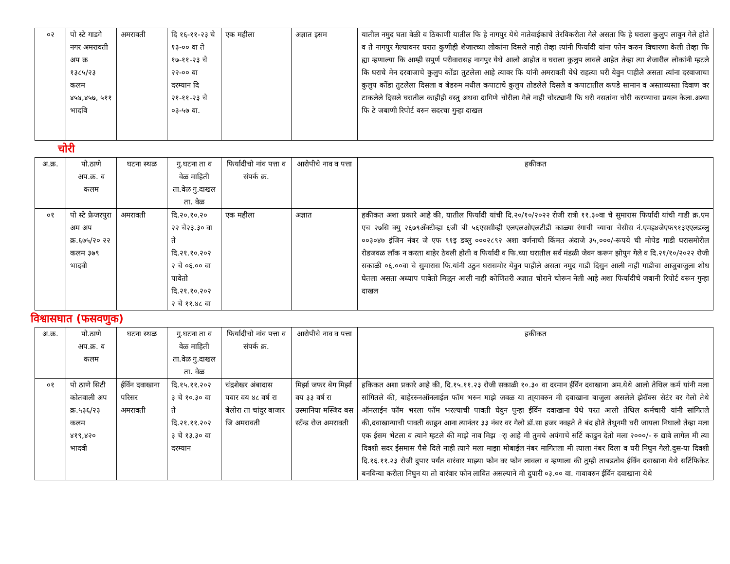| ०२ | पो स्टे गाडगे नगर अमरावती अप क्र १३८५/२३ कलम ४५४,४५७, ५११ भादवि | अमरावती | दि १६-११-२३ चे १३-०० वा ते १७-११-२३ चे २२-०० वा दरम्यान दि २१-११-२३ चे ०३-५७ वा. | एक महीला | अज्ञात इसम | यातील नमुद घता वेळी व ठिकाणी यातील फि हे नागपुर येथे नातेवाईकाचे तेरविकरीता गेले असता फि हे घराला कुलुप लावुन गेले होते व ते नागपुर गेल्यावनर घरात कुणीही शेजारच्या लोकांना दिसले नाही तेव्हा त्यांनी फिर्यादी यांना फोन करुन विचारणा केली तेव्हा फि ह्या म्हणाल्या कि आम्ही सपुर्ण परीवारासह नागपुर येथे आलो आहोत व घराला कुलुप लावले आहेत तेव्हा त्या शेजारील लोकांनी म्हटले कि घराचे मेन दरवाजाचे कुलुप कोंडा तुटलेला आहे त्यावर फि यांनी अमरावती येथे राहत्या घरी येवुन पाहीले असता त्यांना दरवाजाचा कुलुप कोंडा तुटलेला दिसला व बेडरुम मधील कपाटाचे कुलुप तोडलेले दिसले व कपाटातील कपडे सामान व अस्ताव्यस्ता दिवाण वर टाकलेले दिसले घरातील काहीही वस्तु अथवा दागिणे चोरीला गेले नाही चोरट्यानी फि घरी नसतांना चोरी करण्याचा प्रयत्न केला.अश्या फि टे जबाणी रिपोर्ट वरुन सदरचा गुन्हा दाखल |
चोरी
| अ.क्र. | पो.ठाणे अप.क्र. व कलम | घटना स्थळ | गु.घटना ता व वेळ माहिती ता.वेळ गु.दाखल ता. वेळ | फिर्यादीचो नांव पत्ता व संपर्क क्र. | आरोपीचे नाव व पत्ता | हकीकत |
| --- | --- | --- | --- | --- | --- | --- |
| ०१ | पो स्टे फ्रेजरपुरा अम अप क्र.६७५/२० २२ कलम ३७९ भादवी | अमरावती | दि.२०.१०.२० २२ चे२३.३० वा ते दि.२१.१०.२०२ २ चे ०६.०० वा पावेतो दि.२१.१०.२०२ २ चे ११.४८ वा | एक महीला | अज्ञात | हकीकत अशा प्रकारे आहे की, यातील फिर्यादी यांची दि.२०/१०/२०२२ रोजी रात्री ११.३०वा चे सुमारास फिर्यादी यांची गाडी क्र.एम एच २७सि क्यु २६७९अँक्टीव्हा ६जी बी ५६एससीव्ही एलएलओएलटीडी काळ्या रंगाची च्याचा चेसीस नं.एमइ४जेएफ९१३एएलडब्लु ००३०४७ इंजिन नंबर जे एफ ९१इ डब्लु ०००२८९२ अशा वर्णनाची किंमत अंदाजे ३५,०००/-रूपये ची मोपेड गाडी घरासमोरील रोडजवळ लाँक न करता बाहेर ठेवली होती व फिर्यादी व फि.च्या घरातील सर्व मंडळी जेवन करून झोपुन गेले व दि.२१/१०/२०२२ रोजी सकाळी ०६.००वा चे सुमारास फि.यांनी उठुन घरासमोर येवुन पाहीले असता नमुद गाडी दिसुन आली नाही गाडीचा आजुबाजुला शोध घेतला असता अध्याप पावेतो मिळुन आली नाही कोणितरी अज्ञात चोराने चोरून नेली आहे अशा फिर्यादीचे जबानी रिपोर्ट वरून गुन्हा दाखल |
विश्वासघात (फसवणुक)
| अ.क्र. | पो.ठाणे अप.क्र. व कलम | घटना स्थळ | गु.घटना ता व वेळ माहिती ता.वेळ गु.दाखल ता. वेळ | फिर्यादीचो नांव पत्ता व संपर्क क्र. | आरोपीचे नाव व पत्ता | हकीकत |
| --- | --- | --- | --- | --- | --- | --- |
| ०१ | पो ठाणे सिटी कोतवाली अप क्र.५३६/२३ कलम ४१९,४२० भादवी | ईर्विन दवाखाना परिसर अमरावती | दि.१५.११.२०२ ३ चे १०.३० वा ते दि.२१.११.२०२ ३ चे १३.३० वा दरम्यान | चंद्रशेखर अंबादास पवार वय ४८ वर्ष रा बेलोरा ता चांदुर बाजार जि अमरावती | मिर्झा जफर बेग मिर्झा वय ३३ वर्ष रा उस्मानिया मस्जिद बस स्टँन्ड रोज अमरावती | हकिकत अशा प्रकारे आहे की, दि.१५.११.२३ रोजी सकाळी १०.३० वा दरमान ईर्विन दवाखाना अम.येथे आलो तेथिल कर्म यांनी मला सांगितले की, बाहेररुनऑनलाईल फॉम भरुन माझे जवळ या ता्यावरुन मी दवाखाना बाजुला असलेले झेरॉक्स सेटंर वर गेलो तेथे ऑनलाईन फॉम भरला फॉम भरल्याची पावती घेवुन पुन्हा ईर्विन दवाखाना येथे परत आलो तेथिल कर्मचारी यांनी सांगितले की,दवाखान्याची पावती काढुन आना त्यानंतर ३३ नंबर वर गेलो डॉ.सा हजर नवहते ते बंद होते तेथुनमी घरी जायला निघालो तेव्हा मला एक ईसम भेटला व त्याने म्हटले की माझे नाव मिझ र्ा आहे मी तुमचे अपंगाचे सर्टि काढुन देतो मला २०००/- रु द्यावे लागेल मी त्या दिवशी सदर ईसमास पैसे दिले नाही त्याने मला माझा मोबाईल नंबर मागितला मी त्याला नंबर दिला व घरी निघुन गेलो.दुस-या दिवशी दि.१६.११.२३ रोजी दुपार पर्यंत वारंवार माझ्या फोन वर फोन लावला व म्हणाला की तुम्ही ताबडतोब ईर्विन दवाखाना येथे सर्टिफिकेट बनविन्या करीता निघुन या तो वारंवार फोन लावित असल्याने मी दुपारी ०३.०० वा. गावावरुन ईर्विन दवाखाना येथे |